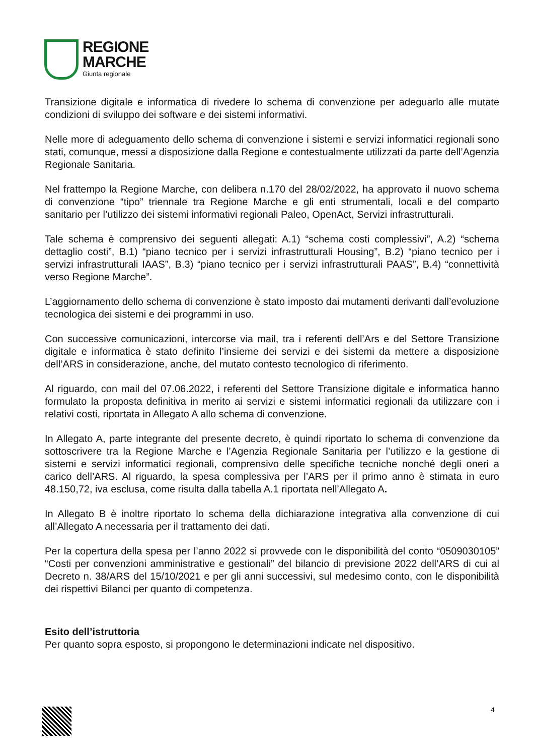REGIONE
MARCHE
Giunta regionale
Transizione digitale e informatica di rivedere lo schema di convenzione per adeguarlo alle mutate condizioni di sviluppo dei software e dei sistemi informativi.
Nelle more di adeguamento dello schema di convenzione i sistemi e servizi informatici regionali sono stati, comunque, messi a disposizione dalla Regione e contestualmente utilizzati da parte dell’Agenzia Regionale Sanitaria.
Nel frattempo la Regione Marche, con delibera n.170 del 28/02/2022, ha approvato il nuovo schema di convenzione “tipo” triennale tra Regione Marche e gli enti strumentali, locali e del comparto sanitario per l’utilizzo dei sistemi informativi regionali Paleo, OpenAct, Servizi infrastrutturali.
Tale schema è comprensivo dei seguenti allegati: A.1) “schema costi complessivi”, A.2) “schema dettaglio costi”, B.1) “piano tecnico per i servizi infrastrutturali Housing”, B.2) “piano tecnico per i servizi infrastrutturali IAAS”, B.3) “piano tecnico per i servizi infrastrutturali PAAS”, B.4) “connettività verso Regione Marche”.
L’aggiornamento dello schema di convenzione è stato imposto dai mutamenti derivanti dall’evoluzione tecnologica dei sistemi e dei programmi in uso.
Con successive comunicazioni, intercorse via mail, tra i referenti dell’Ars e del Settore Transizione digitale e informatica è stato definito l’insieme dei servizi e dei sistemi da mettere a disposizione dell’ARS in considerazione, anche, del mutato contesto tecnologico di riferimento.
Al riguardo, con mail del 07.06.2022, i referenti del Settore Transizione digitale e informatica hanno formulato la proposta definitiva in merito ai servizi e sistemi informatici regionali da utilizzare con i relativi costi, riportata in Allegato A allo schema di convenzione.
In Allegato A, parte integrante del presente decreto, è quindi riportato lo schema di convenzione da sottoscrivere tra la Regione Marche e l’Agenzia Regionale Sanitaria per l’utilizzo e la gestione di sistemi e servizi informatici regionali, comprensivo delle specifiche tecniche nonché degli oneri a carico dell’ARS. Al riguardo, la spesa complessiva per l’ARS per il primo anno è stimata in euro 48.150,72, iva esclusa, come risulta dalla tabella A.1 riportata nell’Allegato A.
In Allegato B è inoltre riportato lo schema della dichiarazione integrativa alla convenzione di cui all’Allegato A necessaria per il trattamento dei dati.
Per la copertura della spesa per l’anno 2022 si provvede con le disponibilità del conto “0509030105” “Costi per convenzioni amministrative e gestionali” del bilancio di previsione 2022 dell’ARS di cui al Decreto n. 38/ARS del 15/10/2021 e per gli anni successivi, sul medesimo conto, con le disponibilità dei rispettivi Bilanci per quanto di competenza.
Esito dell’istruttoria
Per quanto sopra esposto, si propongono le determinazioni indicate nel dispositivo.
4